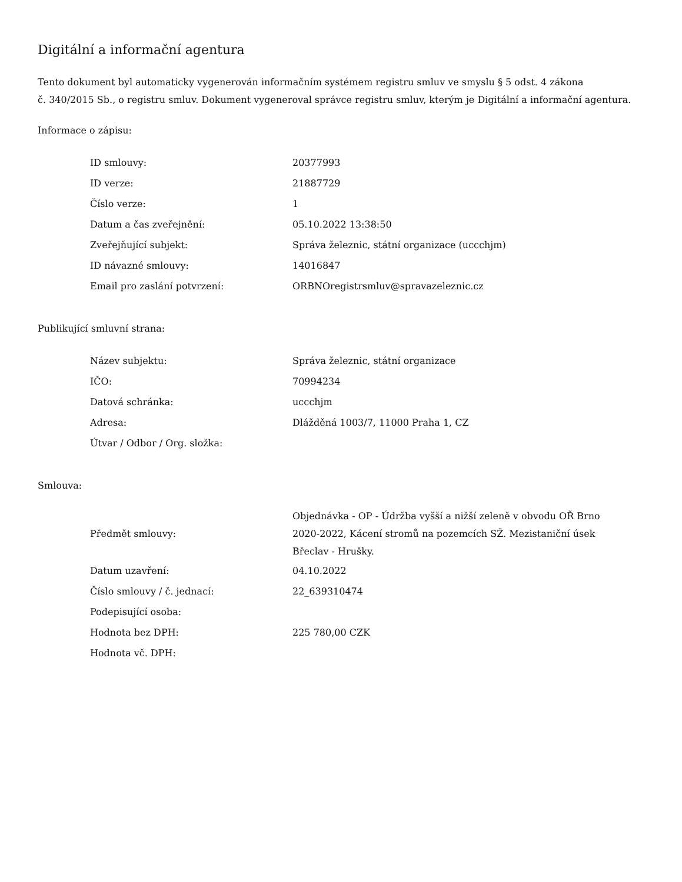Digitální a informační agentura
Tento dokument byl automaticky vygenerován informačním systémem registru smluv ve smyslu § 5 odst. 4 zákona
č. 340/2015 Sb., o registru smluv. Dokument vygeneroval správce registru smluv, kterým je Digitální a informační agentura.
Informace o zápisu:
| ID smlouvy: | 20377993 |
| ID verze: | 21887729 |
| Číslo verze: | 1 |
| Datum a čas zveřejnění: | 05.10.2022 13:38:50 |
| Zveřejňující subjekt: | Správa železnic, státní organizace (uccchjm) |
| ID návazné smlouvy: | 14016847 |
| Email pro zaslání potvrzení: | ORBNOregistrsmluv@spravazeleznic.cz |
Publikující smluvní strana:
| Název subjektu: | Správa železnic, státní organizace |
| IČO: | 70994234 |
| Datová schránka: | uccchjm |
| Adresa: | Dlážděná 1003/7, 11000 Praha 1, CZ |
| Útvar / Odbor / Org. složka: | |
Smlouva:
| Předmět smlouvy: | Objednávka - OP - Údržba vyšší a nižší zeleně v obvodu OŘ Brno 2020-2022, Kácení stromů na pozemcích SŽ. Mezistaniční úsek Břeclav - Hrušky. |
| Datum uzavření: | 04.10.2022 |
| Číslo smlouvy / č. jednací: | 22_639310474 |
| Podepisující osoba: | |
| Hodnota bez DPH: | 225 780,00 CZK |
| Hodnota vč. DPH: | |